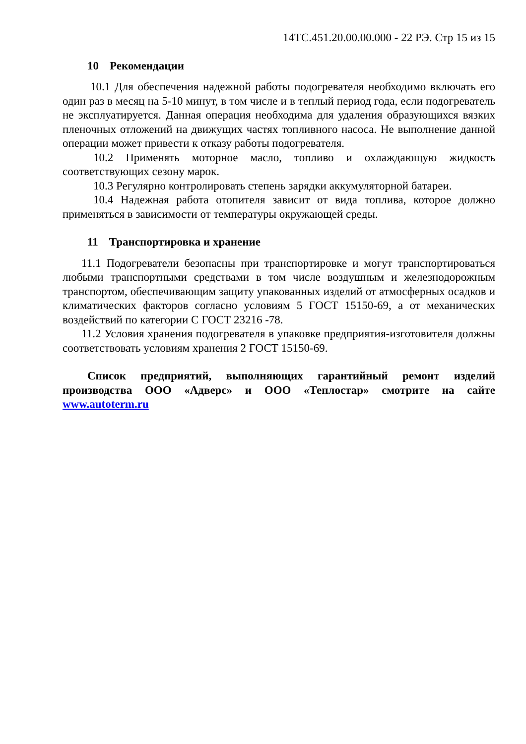14ТС.451.20.00.00.000 - 22 РЭ. Стр 15 из 15
10 Рекомендации
10.1 Для обеспечения надежной работы подогревателя необходимо включать его один раз в месяц на 5-10 минут, в том числе и в теплый период года, если подогреватель не эксплуатируется. Данная операция необходима для удаления образующихся вязких пленочных отложений на движущих частях топливного насоса. Не выполнение данной операции может привести к отказу работы подогревателя.
10.2 Применять моторное масло, топливо и охлаждающую жидкость соответствующих сезону марок.
10.3 Регулярно контролировать степень зарядки аккумуляторной батареи.
10.4 Надежная работа отопителя зависит от вида топлива, которое должно применяться в зависимости от температуры окружающей среды.
11 Транспортировка и хранение
11.1 Подогреватели безопасны при транспортировке и могут транспортироваться любыми транспортными средствами в том числе воздушным и железнодорожным транспортом, обеспечивающим защиту упакованных изделий от атмосферных осадков и климатических факторов согласно условиям 5 ГОСТ 15150-69, а от механических воздействий по категории С ГОСТ 23216 -78.
11.2 Условия хранения подогревателя в упаковке предприятия-изготовителя должны соответствовать условиям хранения 2 ГОСТ 15150-69.
Список предприятий, выполняющих гарантийный ремонт изделий производства ООО «Адверс» и ООО «Теплостар» смотрите на сайте www.autoterm.ru